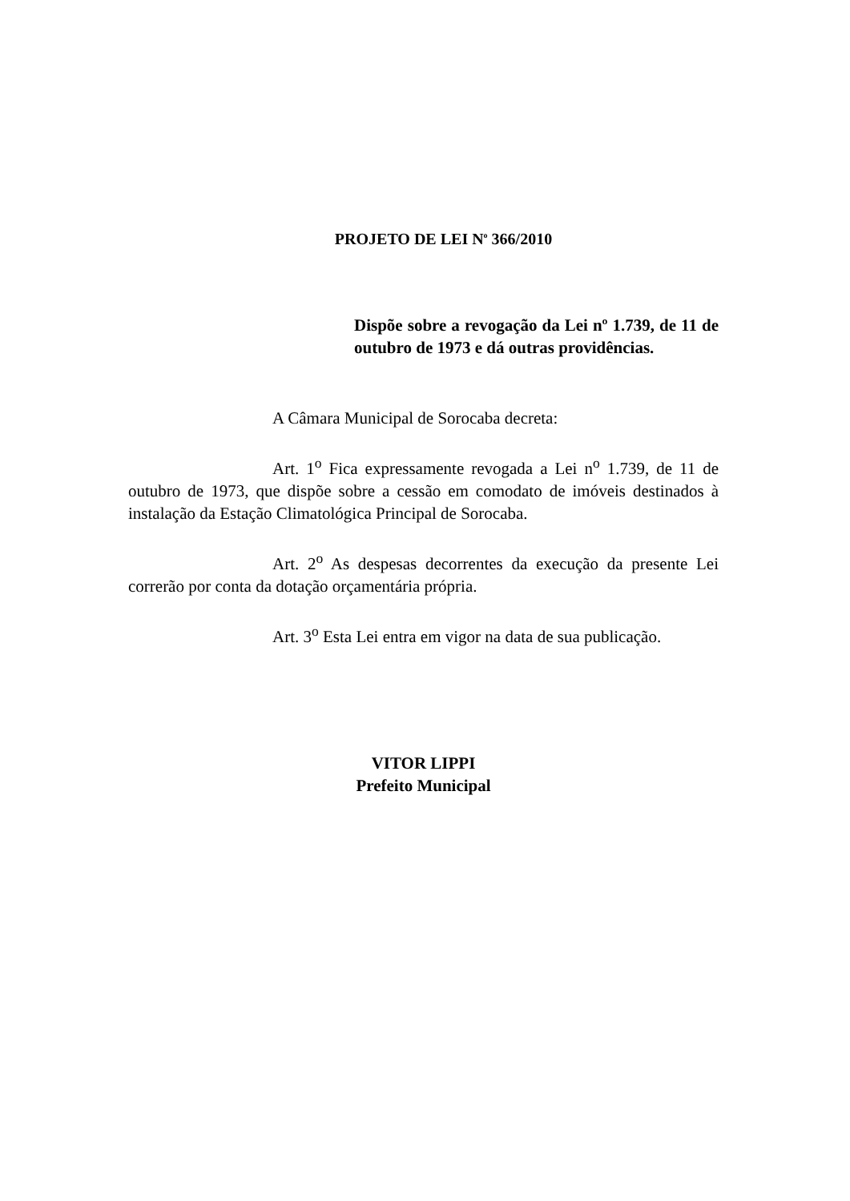PROJETO DE LEI N<sup>o</sup> 366/2010
Dispõe sobre a revogação da Lei nº 1.739, de 11 de outubro de 1973 e dá outras providências.
A Câmara Municipal de Sorocaba decreta:
Art. 1<sup>o</sup> Fica expressamente revogada a Lei n<sup>o</sup> 1.739, de 11 de outubro de 1973, que dispõe sobre a cessão em comodato de imóveis destinados à instalação da Estação Climatológica Principal de Sorocaba.
Art. 2<sup>o</sup> As despesas decorrentes da execução da presente Lei correrão por conta da dotação orçamentária própria.
Art. 3<sup>o</sup> Esta Lei entra em vigor na data de sua publicação.
VITOR LIPPI
Prefeito Municipal